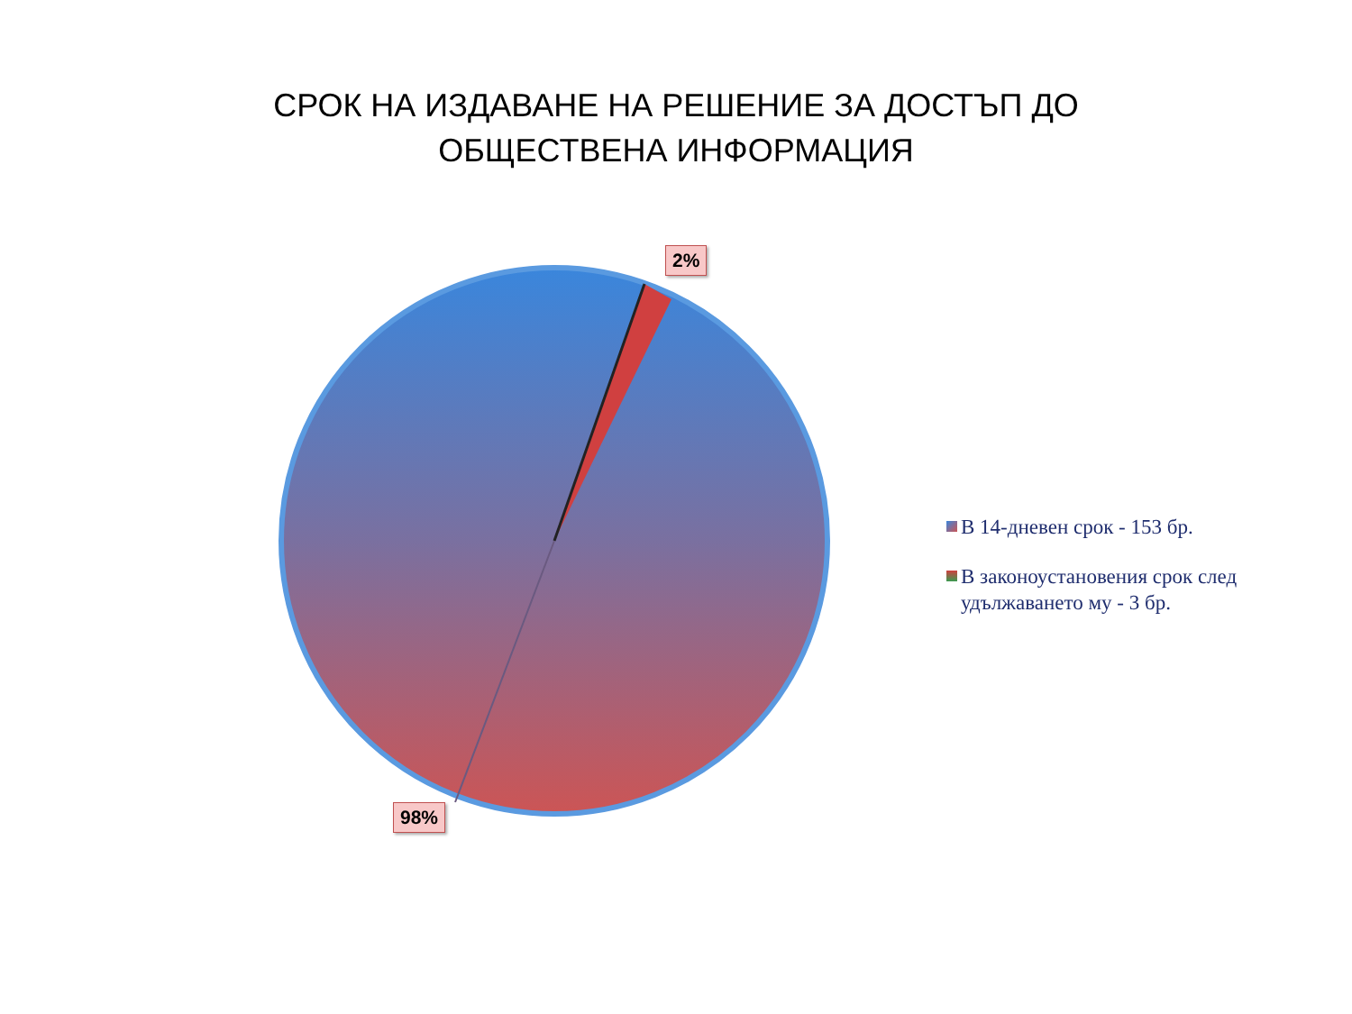СРОК НА ИЗДАВАНЕ НА РЕШЕНИЕ ЗА ДОСТЪП ДО
ОБЩЕСТВЕНА ИНФОРМАЦИЯ
2%
98%
В 14-дневен срок - 153 бр.
В законоустановения срок след удължаването му - 3 бр.